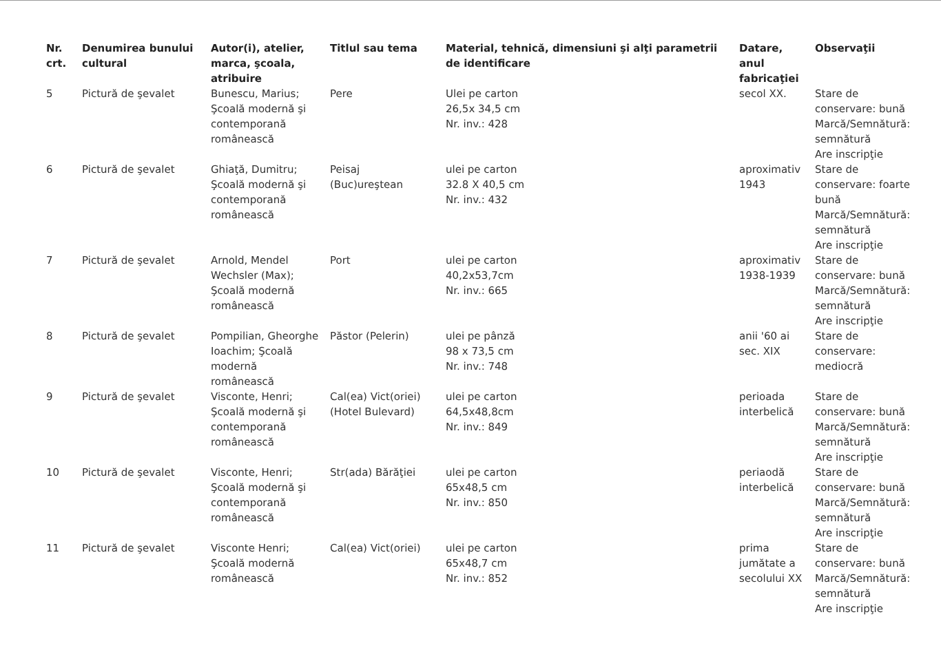| Nr. crt. | Denumirea bunului cultural | Autor(i), atelier, marca, şcoala, atribuire | Titlul sau tema | Material, tehnică, dimensiuni şi alţi parametrii de identificare | Datare, anul fabricaţiei | Observaţii |
| --- | --- | --- | --- | --- | --- | --- |
| 5 | Pictură de şevalet | Bunescu, Marius; Şcoală modernă şi contemporană românească | Pere | Ulei pe carton 26,5x 34,5 cm Nr. inv.: 428 | secol XX. | Stare de conservare: bună Marcă/Semnătură: semnătură Are inscripţie |
| 6 | Pictură de şevalet | Ghiaţă, Dumitru; Şcoală modernă şi contemporană românească | Peisaj (Buc)ureştean | ulei pe carton 32.8 X 40,5 cm Nr. inv.: 432 | aproximativ 1943 | Stare de conservare: foarte bună Marcă/Semnătură: semnătură Are inscripţie |
| 7 | Pictură de şevalet | Arnold, Mendel Wechsler (Max); Şcoală modernă românească | Port | ulei pe carton 40,2x53,7cm Nr. inv.: 665 | aproximativ 1938-1939 | Stare de conservare: bună Marcă/Semnătură: semnătură Are inscripţie |
| 8 | Pictură de şevalet | Pompilian, Gheorghe Ioachim; Şcoală modernă românească | Păstor (Pelerin) | ulei pe pânză 98 x 73,5 cm Nr. inv.: 748 | anii '60 ai sec. XIX | Stare de conservare: mediocră |
| 9 | Pictură de şevalet | Visconte, Henri; Şcoală modernă şi contemporană românească | Cal(ea) Vict(oriei) (Hotel Bulevard) | ulei pe carton 64,5x48,8cm Nr. inv.: 849 | perioada interbelică | Stare de conservare: bună Marcă/Semnătură: semnătură Are inscripţie |
| 10 | Pictură de şevalet | Visconte, Henri; Şcoală modernă şi contemporană românească | Str(ada) Bărăţiei | ulei pe carton 65x48,5 cm Nr. inv.: 850 | periaodă interbelică | Stare de conservare: bună Marcă/Semnătură: semnătură Are inscripţie |
| 11 | Pictură de şevalet | Visconte Henri; Şcoală modernă românească | Cal(ea) Vict(oriei) | ulei pe carton 65x48,7 cm Nr. inv.: 852 | prima jumătate a secolului XX | Stare de conservare: bună Marcă/Semnătură: semnătură Are inscripţie |